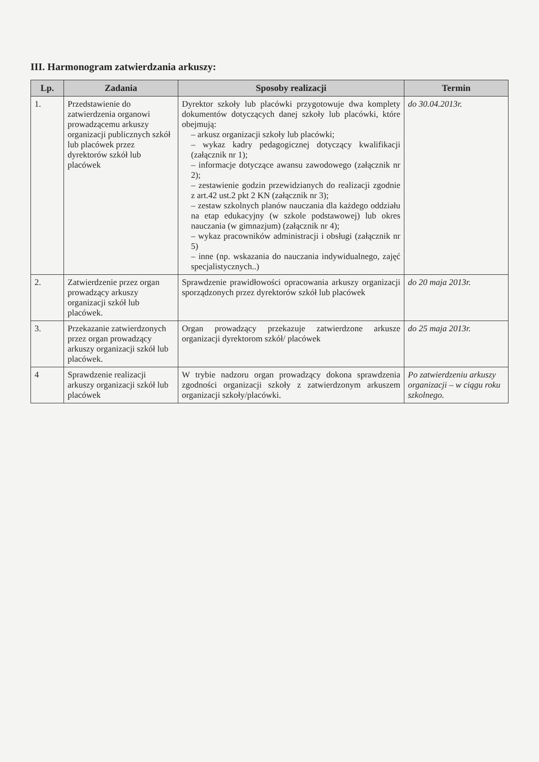III. Harmonogram zatwierdzania arkuszy:
| Lp. | Zadania | Sposoby realizacji | Termin |
| --- | --- | --- | --- |
| 1. | Przedstawienie do zatwierdzenia organowi prowadzącemu arkuszy organizacji publicznych szkół lub placówek przez dyrektorów szkół lub placówek | Dyrektor szkoły lub placówki przygotowuje dwa komplety dokumentów dotyczących danej szkoły lub placówki, które obejmują: – arkusz organizacji szkoły lub placówki; – wykaz kadry pedagogicznej dotyczący kwalifikacji (załącznik nr 1); – informacje dotyczące awansu zawodowego (załącznik nr 2); – zestawienie godzin przewidzianych do realizacji zgodnie z art.42 ust.2 pkt 2 KN (załącznik nr 3); – zestaw szkolnych planów nauczania dla każdego oddziału na etap edukacyjny (w szkole podstawowej) lub okres nauczania (w gimnazjum) (załącznik nr 4); – wykaz pracowników administracji i obsługi (załącznik nr 5) – inne (np. wskazania do nauczania indywidualnego, zajęć specjalistycznych..) | do 30.04.2013r. |
| 2. | Zatwierdzenie przez organ prowadzący arkuszy organizacji szkół lub placówek. | Sprawdzenie prawidłowości opracowania arkuszy organizacji sporządzonych przez dyrektorów szkół lub placówek | do 20 maja 2013r. |
| 3. | Przekazanie zatwierdzonych przez organ prowadzący arkuszy organizacji szkół lub placówek. | Organ prowadzący przekazuje zatwierdzone arkusze organizacji dyrektorom szkół/ placówek | do 25 maja 2013r. |
| 4 | Sprawdzenie realizacji arkuszy organizacji szkół lub placówek | W trybie nadzoru organ prowadzący dokona sprawdzenia zgodności organizacji szkoły z zatwierdzonym arkuszem organizacji szkoły/placówki. | Po zatwierdzeniu arkuszy organizacji – w ciągu roku szkolnego. |